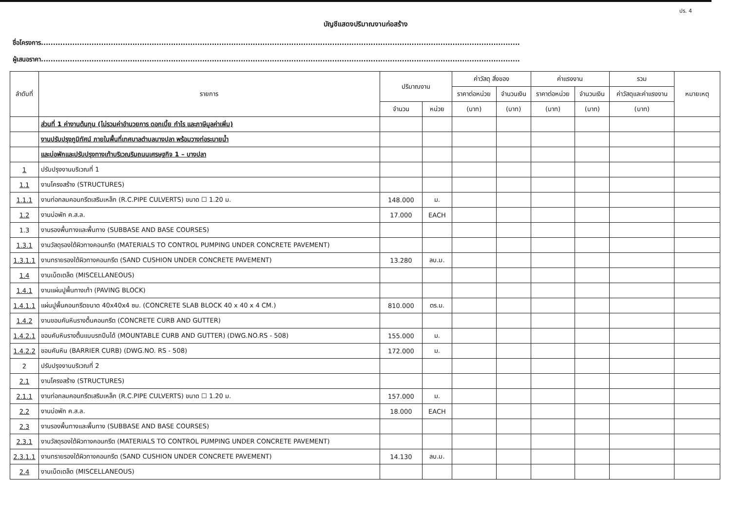ปร. 4
บัญชีแสดงปริมาณงานก่อสร้าง
ชื่อโครงการ.......................................................................................................................................................................................................
ผู้เสนอราคา.......................................................................................................................................................................................................
| ลำดับที่ | รายการ | ปริมาณงาน | | ค่าวัสดุ สิ่งของ | | ค่าแรงงาน | | รวม | หมายเหตุ |
| --- | --- | --- | --- | --- | --- | --- | --- | --- | --- |
| | | | | ราคาต่อหน่วย | จำนวนเงิน | ราคาต่อหน่วย | จำนวนเงิน | ค่าวัสดุและค่าแรงงาน | |
| | | จำนวน | หน่วย | (บาท) | (บาท) | (บาท) | (บาท) | (บาท) | |
| | ส่วนที่ 1 ค่างานต้นทุน (ไม่รวมค่าอำนวยการ ดอกเบี้ย กำไร และภาษีมูลค่าเพิ่ม) | | | | | | | | |
| | งานปรับปรุงภูมิทัศน์ ภายในพื้นที่เทศบาลตำบลบางปลา พร้อมวางท่อระบายน้ำ | | | | | | | | |
| | และบ่อพักและปรับปรุงทางเท้าบริเวณริมถนนเศรษฐกิจ 1 – บางปลา | | | | | | | | |
| 1 | ปรับปรุงงานบริเวณที่ 1 | | | | | | | | |
| 1.1 | งานโครงสร้าง (STRUCTURES) | | | | | | | | |
| 1.1.1 | งานท่อกลมคอนกรีตเสริมเหล็ก (R.C.PIPE CULVERTS) ขนาด ☐ 1.20 ม. | 148.000 | ม. | | | | | | |
| 1.2 | งานบ่อพัก ค.ส.ล. | 17.000 | EACH | | | | | | |
| 1.3 | งานรองพื้นทางและพื้นทาง (SUBBASE AND BASE COURSES) | | | | | | | | |
| 1.3.1 | งานวัสดุรองใต้ผิวทางคอนกรีต (MATERIALS TO CONTROL PUMPING UNDER CONCRETE PAVEMENT) | | | | | | | | |
| 1.3.1.1 | งานทรายรองใต้ผิวทางคอนกรีต (SAND CUSHION UNDER CONCRETE PAVEMENT) | 13.280 | ลบ.ม. | | | | | | |
| 1.4 | งานเบ็ดเตล็ด (MISCELLANEOUS) | | | | | | | | |
| 1.4.1 | งานแผ่นปูพื้นทางเท้า (PAVING BLOCK) | | | | | | | | |
| 1.4.1.1 | แผ่นปูพื้นคอนกรีตขนาด 40x40x4 ซม. (CONCRETE SLAB BLOCK 40 x 40 x 4 CM.) | 810.000 | ตร.ม. | | | | | | |
| 1.4.2 | งานขอบคันหินรางตื้นคอนกรีต (CONCRETE CURB AND GUTTER) | | | | | | | | |
| 1.4.2.1 | ขอบคันหินรางตื้นแบบรถปีนได้ (MOUNTABLE CURB AND GUTTER) (DWG.NO.RS - 508) | 155.000 | ม. | | | | | | |
| 1.4.2.2 | ขอบคันหิน (BARRIER CURB) (DWG.NO. RS - 508) | 172.000 | ม. | | | | | | |
| 2 | ปรับปรุงงานบริเวณที่ 2 | | | | | | | | |
| 2.1 | งานโครงสร้าง (STRUCTURES) | | | | | | | | |
| 2.1.1 | งานท่อกลมคอนกรีตเสริมเหล็ก (R.C.PIPE CULVERTS) ขนาด ☐ 1.20 ม. | 157.000 | ม. | | | | | | |
| 2.2 | งานบ่อพัก ค.ส.ล. | 18.000 | EACH | | | | | | |
| 2.3 | งานรองพื้นทางและพื้นทาง (SUBBASE AND BASE COURSES) | | | | | | | | |
| 2.3.1 | งานวัสดุรองใต้ผิวทางคอนกรีต (MATERIALS TO CONTROL PUMPING UNDER CONCRETE PAVEMENT) | | | | | | | | |
| 2.3.1.1 | งานทรายรองใต้ผิวทางคอนกรีต (SAND CUSHION UNDER CONCRETE PAVEMENT) | 14.130 | ลบ.ม. | | | | | | |
| 2.4 | งานเบ็ดเตล็ด (MISCELLANEOUS) | | | | | | | | |